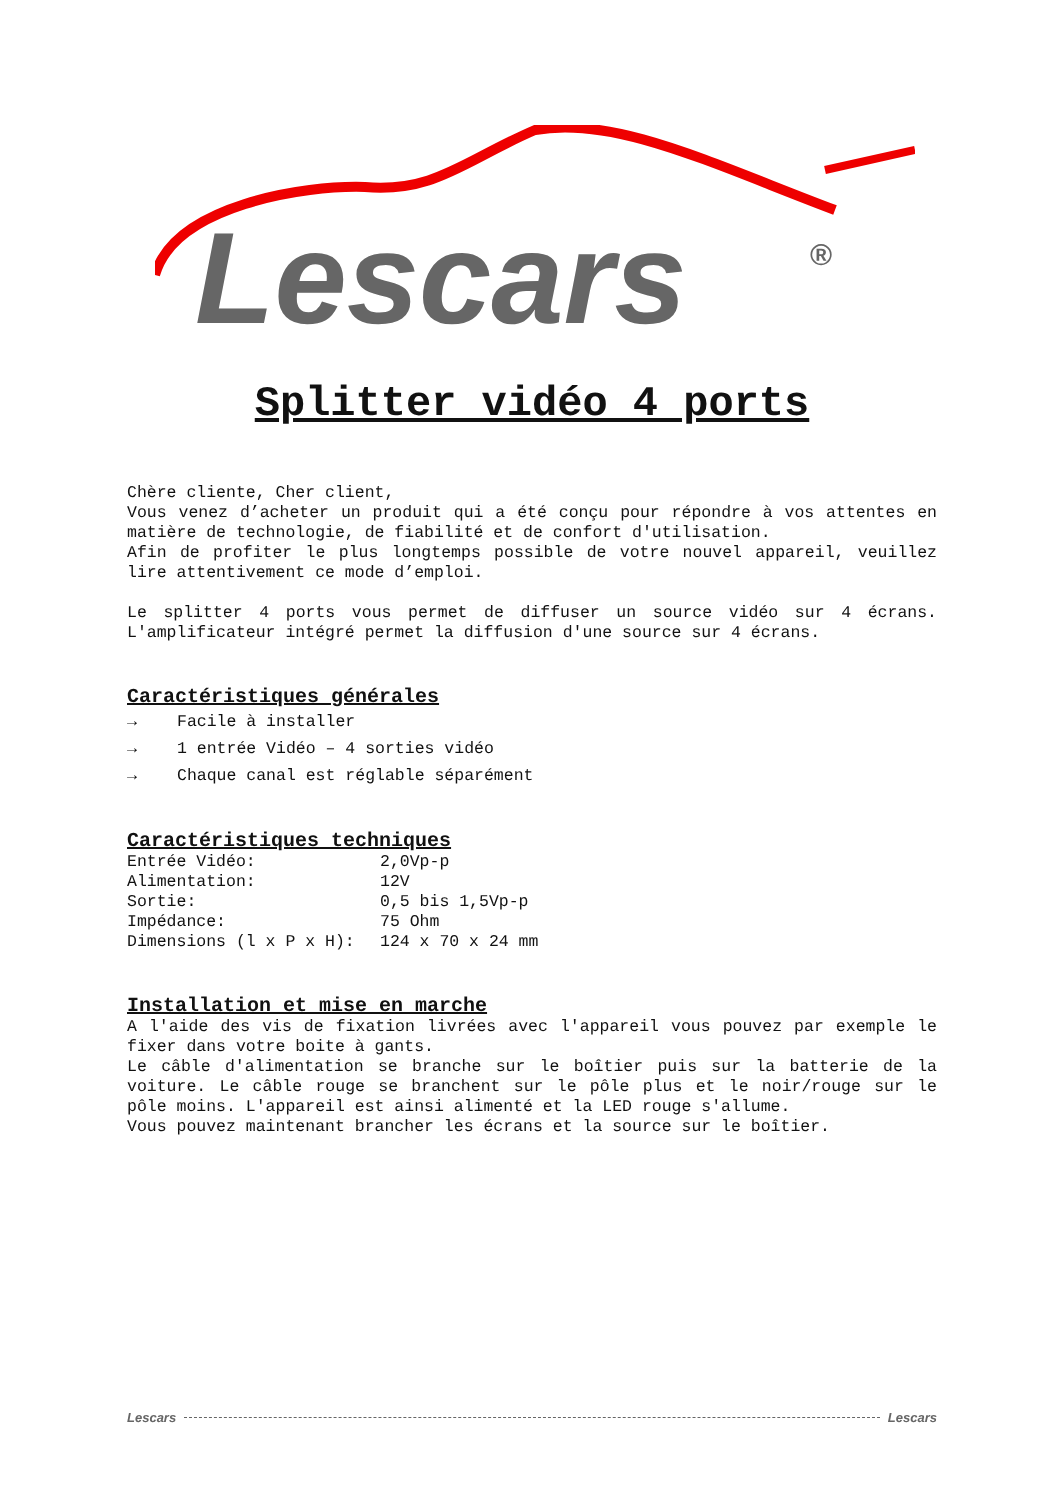Lescars
®
Splitter vidéo 4 ports
Chère cliente, Cher client,
Vous venez d’acheter un produit qui a été conçu pour répondre à vos attentes en matière de technologie, de fiabilité et de confort d'utilisation.
Afin de profiter le plus longtemps possible de votre nouvel appareil, veuillez lire attentivement ce mode d’emploi.
Le splitter 4 ports vous permet de diffuser un source vidéo sur 4 écrans. L'amplificateur intégré permet la diffusion d'une source sur 4 écrans.
Caractéristiques générales
→ Facile à installer
→ 1 entrée Vidéo – 4 sorties vidéo
→ Chaque canal est réglable séparément
Caractéristiques techniques
| Entrée Vidéo: | 2,0Vp-p |
| Alimentation: | 12V |
| Sortie: | 0,5 bis 1,5Vp-p |
| Impédance: | 75 Ohm |
| Dimensions (l x P x H): | 124 x 70 x 24 mm |
Installation et mise en marche
A l'aide des vis de fixation livrées avec l'appareil vous pouvez par exemple le fixer dans votre boite à gants.
Le câble d'alimentation se branche sur le boîtier puis sur la batterie de la voiture. Le câble rouge se branchent sur le pôle plus et le noir/rouge sur le pôle moins. L'appareil est ainsi alimenté et la LED rouge s'allume.
Vous pouvez maintenant brancher les écrans et la source sur le boîtier.
Lescars Lescars